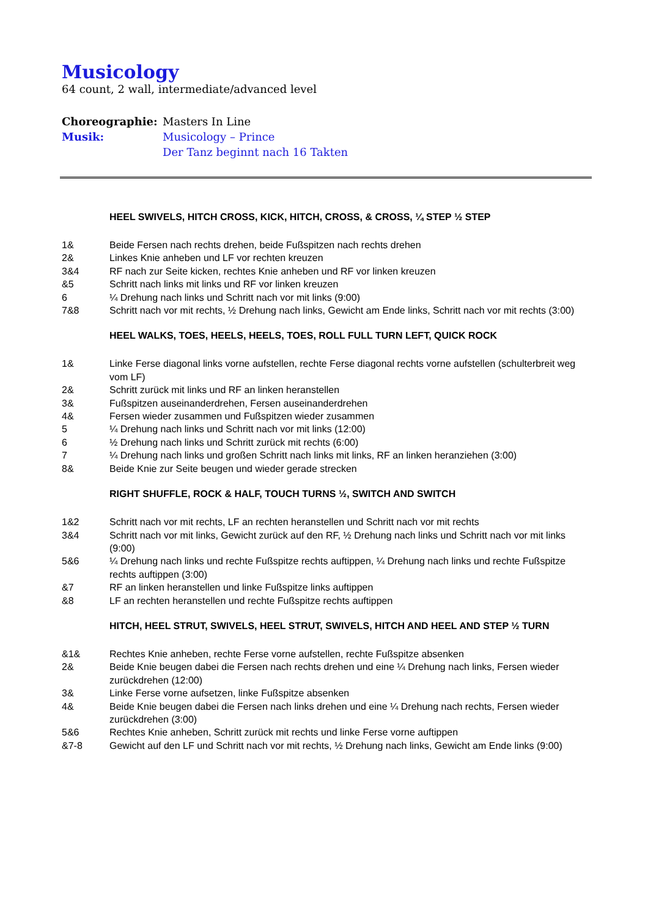Musicology
64 count, 2 wall, intermediate/advanced level
Choreographie: Masters In Line
Musik: Musicology – Prince
Der Tanz beginnt nach 16 Takten
HEEL SWIVELS, HITCH CROSS, KICK, HITCH, CROSS, & CROSS, ¼ STEP ½ STEP
1& Beide Fersen nach rechts drehen, beide Fußspitzen nach rechts drehen
2& Linkes Knie anheben und LF vor rechten kreuzen
3&4 RF nach zur Seite kicken, rechtes Knie anheben und RF vor linken kreuzen
&5 Schritt nach links mit links und RF vor linken kreuzen
6 ¼ Drehung nach links und Schritt nach vor mit links (9:00)
7&8 Schritt nach vor mit rechts, ½ Drehung nach links, Gewicht am Ende links, Schritt nach vor mit rechts (3:00)
HEEL WALKS, TOES, HEELS, HEELS, TOES, ROLL FULL TURN LEFT, QUICK ROCK
1& Linke Ferse diagonal links vorne aufstellen, rechte Ferse diagonal rechts vorne aufstellen (schulterbreit weg vom LF)
2& Schritt zurück mit links und RF an linken heranstellen
3& Fußspitzen auseinanderdrehen, Fersen auseinanderdrehen
4& Fersen wieder zusammen und Fußspitzen wieder zusammen
5 ¼ Drehung nach links und Schritt nach vor mit links (12:00)
6 ½ Drehung nach links und Schritt zurück mit rechts (6:00)
7 ¼ Drehung nach links und großen Schritt nach links mit links, RF an linken heranziehen (3:00)
8& Beide Knie zur Seite beugen und wieder gerade strecken
RIGHT SHUFFLE, ROCK & HALF, TOUCH TURNS ½, SWITCH AND SWITCH
1&2 Schritt nach vor mit rechts, LF an rechten heranstellen und Schritt nach vor mit rechts
3&4 Schritt nach vor mit links, Gewicht zurück auf den RF, ½ Drehung nach links und Schritt nach vor mit links (9:00)
5&6 ¼ Drehung nach links und rechte Fußspitze rechts auftippen, ¼ Drehung nach links und rechte Fußspitze rechts auftippen (3:00)
&7 RF an linken heranstellen und linke Fußspitze links auftippen
&8 LF an rechten heranstellen und rechte Fußspitze rechts auftippen
HITCH, HEEL STRUT, SWIVELS, HEEL STRUT, SWIVELS, HITCH AND HEEL AND STEP ½ TURN
&1& Rechtes Knie anheben, rechte Ferse vorne aufstellen, rechte Fußspitze absenken
2& Beide Knie beugen dabei die Fersen nach rechts drehen und eine ¼ Drehung nach links, Fersen wieder zurückdrehen (12:00)
3& Linke Ferse vorne aufsetzen, linke Fußspitze absenken
4& Beide Knie beugen dabei die Fersen nach links drehen und eine ¼ Drehung nach rechts, Fersen wieder zurückdrehen (3:00)
5&6 Rechtes Knie anheben, Schritt zurück mit rechts und linke Ferse vorne auftippen
&7-8 Gewicht auf den LF und Schritt nach vor mit rechts, ½ Drehung nach links, Gewicht am Ende links (9:00)